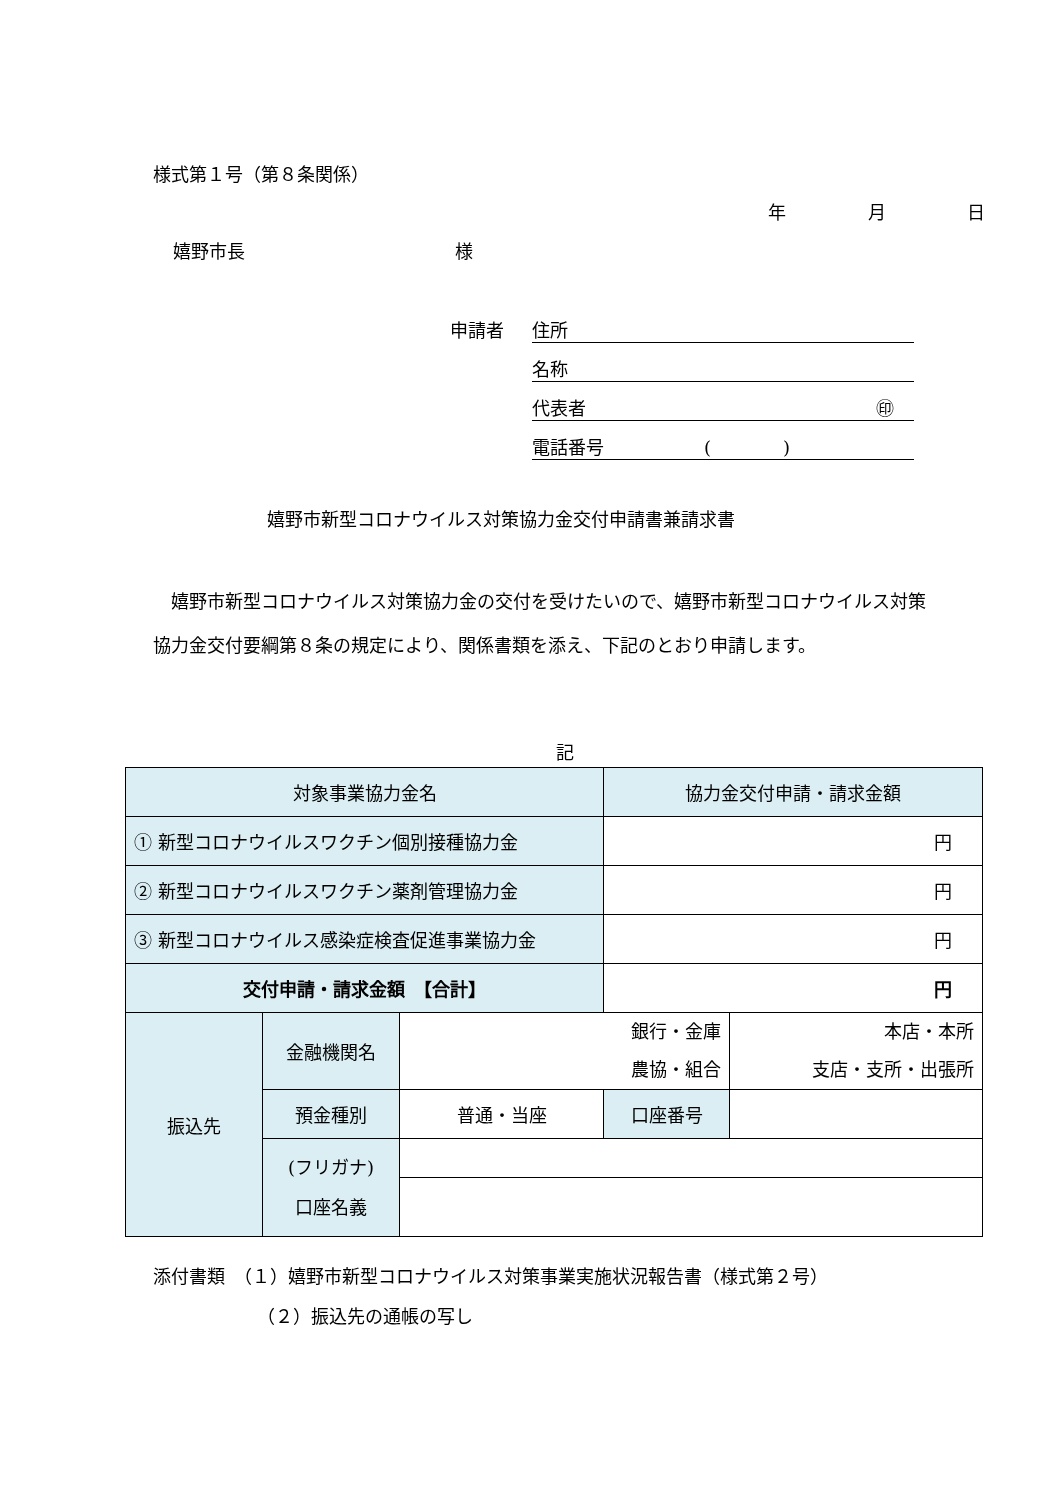様式第１号（第８条関係）
年　　 月　　 日
嬉野市長 様
申請者 住所
名称
代表者 ㊞
電話番号 (　　　　)
嬉野市新型コロナウイルス対策協力金交付申請書兼請求書
　嬉野市新型コロナウイルス対策協力金の交付を受けたいので、嬉野市新型コロナウイルス対策協力金交付要綱第８条の規定により、関係書類を添え、下記のとおり申請します。
記
| 対象事業協力金名 | | | 協力金交付申請・請求金額 | |
| ① 新型コロナウイルスワクチン個別接種協力金 | | | 円 | |
| ② 新型コロナウイルスワクチン薬剤管理協力金 | | | 円 | |
| ③ 新型コロナウイルス感染症検査促進事業協力金 | | | 円 | |
| 交付申請・請求金額 【合計】 | | | 円 | |
| 振込先 | 金融機関名 | 銀行・金庫 農協・組合 | | 本店・本所 支店・支所・出張所 |
| | 預金種別 | 普通・当座 | 口座番号 | |
| | (フリガナ) 口座名義 | | | |
添付書類　（１）嬉野市新型コロナウイルス対策事業実施状況報告書（様式第２号）
（２）振込先の通帳の写し